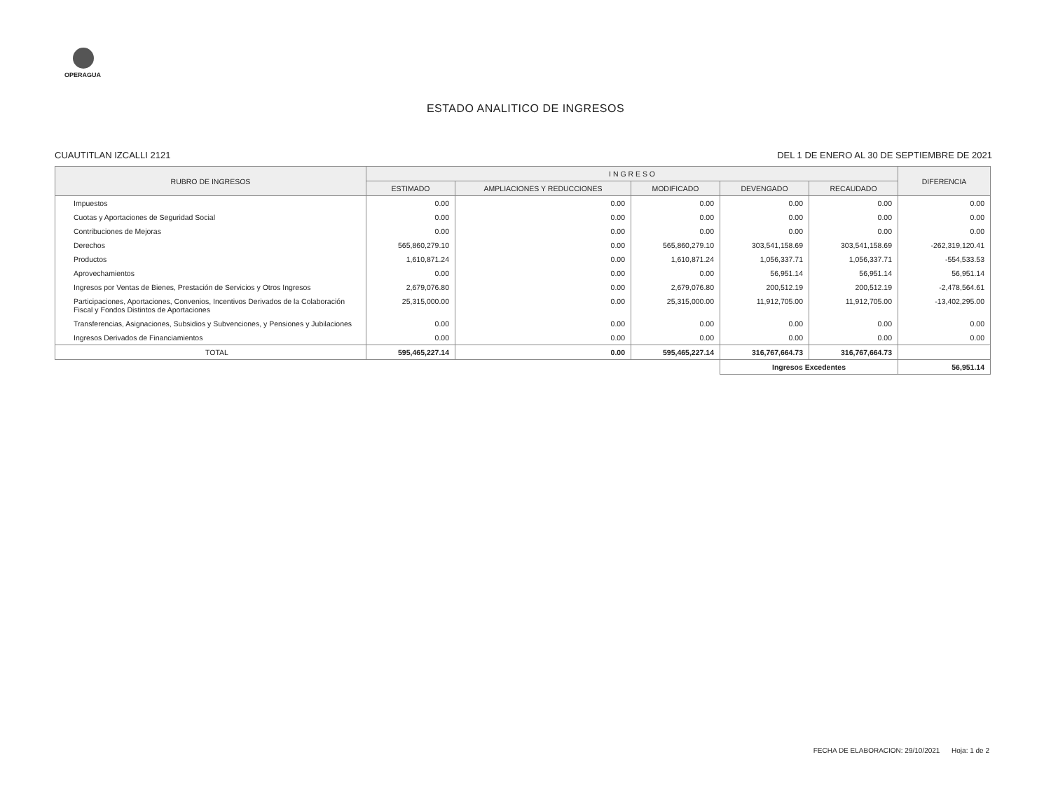OPERAGUA
ESTADO ANALITICO DE INGRESOS
CUAUTITLAN IZCALLI 2121 DEL 1 DE ENERO AL 30 DE SEPTIEMBRE DE 2021
| RUBRO DE INGRESOS | I N G R E S O | | | | | DIFERENCIA |
| --- | --- | --- | --- | --- | --- | --- |
| | ESTIMADO | AMPLIACIONES Y REDUCCIONES | MODIFICADO | DEVENGADO | RECAUDADO | |
| Impuestos | 0.00 | 0.00 | 0.00 | 0.00 | 0.00 | 0.00 |
| Cuotas y Aportaciones de Seguridad Social | 0.00 | 0.00 | 0.00 | 0.00 | 0.00 | 0.00 |
| Contribuciones de Mejoras | 0.00 | 0.00 | 0.00 | 0.00 | 0.00 | 0.00 |
| Derechos | 565,860,279.10 | 0.00 | 565,860,279.10 | 303,541,158.69 | 303,541,158.69 | -262,319,120.41 |
| Productos | 1,610,871.24 | 0.00 | 1,610,871.24 | 1,056,337.71 | 1,056,337.71 | -554,533.53 |
| Aprovechamientos | 0.00 | 0.00 | 0.00 | 56,951.14 | 56,951.14 | 56,951.14 |
| Ingresos por Ventas de Bienes, Prestación de Servicios y Otros Ingresos | 2,679,076.80 | 0.00 | 2,679,076.80 | 200,512.19 | 200,512.19 | -2,478,564.61 |
| Participaciones, Aportaciones, Convenios, Incentivos Derivados de la Colaboración Fiscal y Fondos Distintos de Aportaciones | 25,315,000.00 | 0.00 | 25,315,000.00 | 11,912,705.00 | 11,912,705.00 | -13,402,295.00 |
| Transferencias, Asignaciones, Subsidios y Subvenciones, y Pensiones y Jubilaciones | 0.00 | 0.00 | 0.00 | 0.00 | 0.00 | 0.00 |
| Ingresos Derivados de Financiamientos | 0.00 | 0.00 | 0.00 | 0.00 | 0.00 | 0.00 |
| TOTAL | 595,465,227.14 | 0.00 | 595,465,227.14 | 316,767,664.73 | 316,767,664.73 | |
| | | | | Ingresos Excedentes | | 56,951.14 |
FECHA DE ELABORACION: 29/10/2021 Hoja: 1 de 2